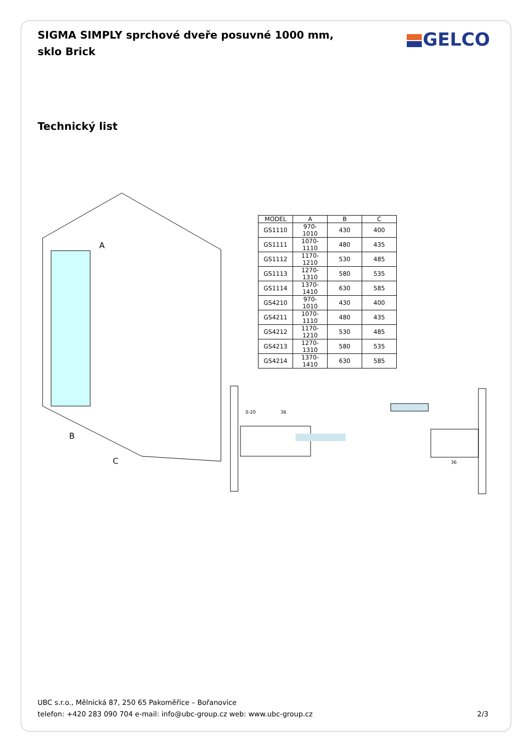SIGMA SIMPLY sprchové dveře posuvné 1000 mm, sklo Brick
GELCO
Technický list
| MODEL | A | B | C |
| --- | --- | --- | --- |
| GS1110 | 970-1010 | 430 | 400 |
| GS1111 | 1070-1110 | 480 | 435 |
| GS1112 | 1170-1210 | 530 | 485 |
| GS1113 | 1270-1310 | 580 | 535 |
| GS1114 | 1370-1410 | 630 | 585 |
| GS4210 | 970-1010 | 430 | 400 |
| GS4211 | 1070-1110 | 480 | 435 |
| GS4212 | 1170-1210 | 530 | 485 |
| GS4213 | 1270-1310 | 580 | 535 |
| GS4214 | 1370-1410 | 630 | 585 |
A
B
C
0-20
36
36
UBC s.r.o., Mělnická 87, 250 65 Pakoměřice – Bořanovice
telefon: +420 283 090 704 e-mail: info@ubc-group.cz web: www.ubc-group.cz
2/3